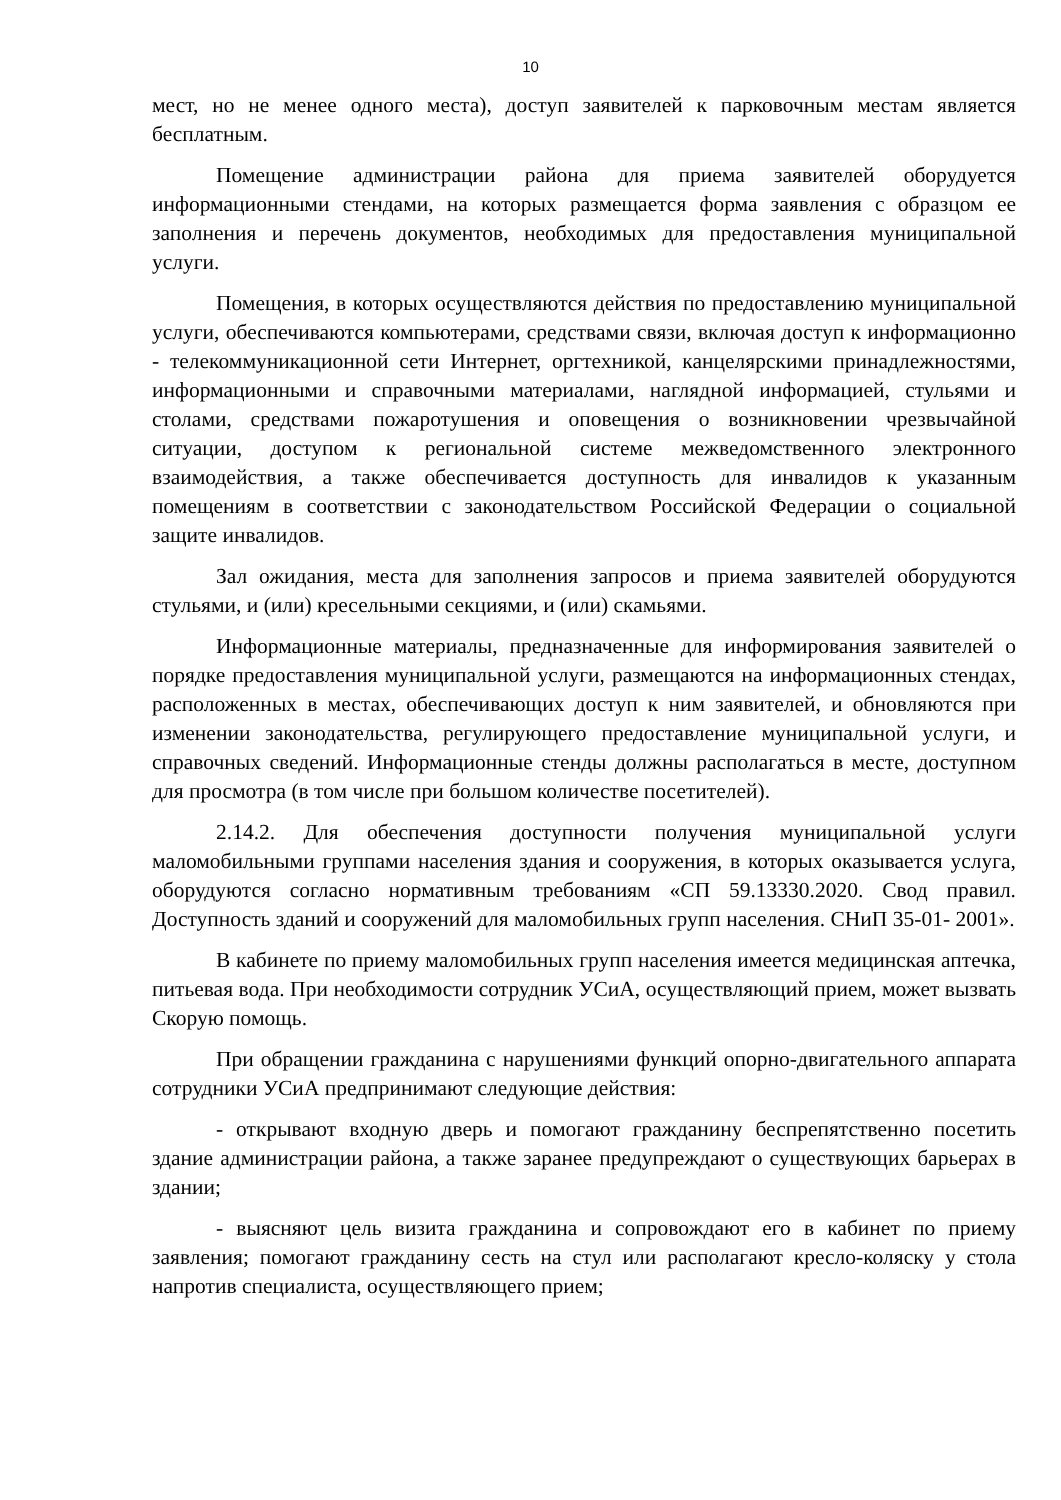10
мест, но не менее одного места), доступ заявителей к парковочным местам является бесплатным.
Помещение администрации района для приема заявителей оборудуется информационными стендами, на которых размещается форма заявления с образцом ее заполнения и перечень документов, необходимых для предоставления муниципальной услуги.
Помещения, в которых осуществляются действия по предоставлению муниципальной услуги, обеспечиваются компьютерами, средствами связи, включая доступ к информационно - телекоммуникационной сети Интернет, оргтехникой, канцелярскими принадлежностями, информационными и справочными материалами, наглядной информацией, стульями и столами, средствами пожаротушения и оповещения о возникновении чрезвычайной ситуации, доступом к региональной системе межведомственного электронного взаимодействия, а также обеспечивается доступность для инвалидов к указанным помещениям в соответствии с законодательством Российской Федерации о социальной защите инвалидов.
Зал ожидания, места для заполнения запросов и приема заявителей оборудуются стульями, и (или) кресельными секциями, и (или) скамьями.
Информационные материалы, предназначенные для информирования заявителей о порядке предоставления муниципальной услуги, размещаются на информационных стендах, расположенных в местах, обеспечивающих доступ к ним заявителей, и обновляются при изменении законодательства, регулирующего предоставление муниципальной услуги, и справочных сведений. Информационные стенды должны располагаться в месте, доступном для просмотра (в том числе при большом количестве посетителей).
2.14.2. Для обеспечения доступности получения муниципальной услуги маломобильными группами населения здания и сооружения, в которых оказывается услуга, оборудуются согласно нормативным требованиям «СП 59.13330.2020. Свод правил. Доступность зданий и сооружений для маломобильных групп населения. СНиП 35-01- 2001».
В кабинете по приему маломобильных групп населения имеется медицинская аптечка, питьевая вода. При необходимости сотрудник УСиА, осуществляющий прием, может вызвать Скорую помощь.
При обращении гражданина с нарушениями функций опорно-двигательного аппарата сотрудники УСиА предпринимают следующие действия:
- открывают входную дверь и помогают гражданину беспрепятственно посетить здание администрации района, а также заранее предупреждают о существующих барьерах в здании;
- выясняют цель визита гражданина и сопровождают его в кабинет по приему заявления; помогают гражданину сесть на стул или располагают кресло-коляску у стола напротив специалиста, осуществляющего прием;